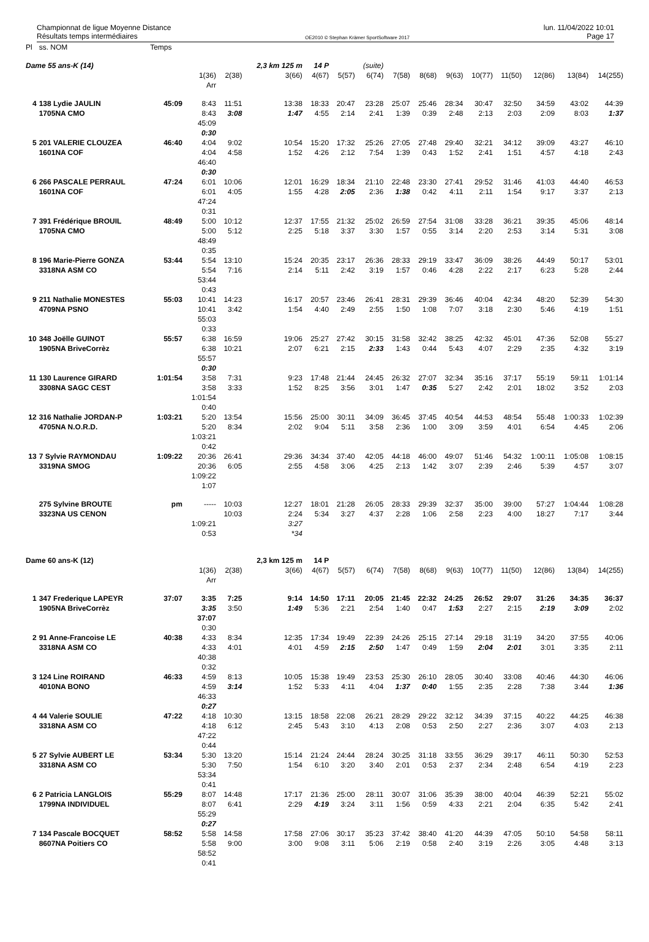Championnat de ligue Moyenne Distance
Résultats temps intermédiaires
OE2010 © Stephan Krämer SportSoftware 2017
lun. 11/04/2022 10:01
Page 17
| Pl | ss. NOM | Temps | | | | | | | | | | | | | | |
| --- | --- | --- | --- | --- | --- | --- | --- | --- | --- | --- | --- | --- | --- | --- | --- | --- |
| Dame 55 ans-K (14) | | | | | 2,3 km 125 m | 14 P | | (suite) | | | | | | | | |
| | | | 1(36) Arr | 2(38) | 3(66) | 4(67) | 5(57) | 6(74) | 7(58) | 8(68) | 9(63) | 10(77) | 11(50) | 12(86) | 13(84) | 14(255) |
| 4 | 138 Lydie JAULIN 1705NA CMO | 45:09 | 8:43 8:43 45:09 0:30 | 11:51 3:08 | 13:38 1:47 | 18:33 4:55 | 20:47 2:14 | 23:28 2:41 | 25:07 1:39 | 25:46 0:39 | 28:34 2:48 | 30:47 2:13 | 32:50 2:03 | 34:59 2:09 | 43:02 8:03 | 44:39 1:37 |
| 5 | 201 VALERIE CLOUZEA 1601NA COF | 46:40 | 4:04 4:04 46:40 0:30 | 9:02 4:58 | 10:54 1:52 | 15:20 4:26 | 17:32 2:12 | 25:26 7:54 | 27:05 1:39 | 27:48 0:43 | 29:40 1:52 | 32:21 2:41 | 34:12 1:51 | 39:09 4:57 | 43:27 4:18 | 46:10 2:43 |
| 6 | 266 PASCALE PERRAUL 1601NA COF | 47:24 | 6:01 6:01 47:24 0:31 | 10:06 4:05 | 12:01 1:55 | 16:29 4:28 | 18:34 2:05 | 21:10 2:36 | 22:48 1:38 | 23:30 0:42 | 27:41 4:11 | 29:52 2:11 | 31:46 1:54 | 41:03 9:17 | 44:40 3:37 | 46:53 2:13 |
| 7 | 391 Frédérique BROUIL 1705NA CMO | 48:49 | 5:00 5:00 48:49 0:35 | 10:12 5:12 | 12:37 2:25 | 17:55 5:18 | 21:32 3:37 | 25:02 3:30 | 26:59 1:57 | 27:54 0:55 | 31:08 3:14 | 33:28 2:20 | 36:21 2:53 | 39:35 3:14 | 45:06 5:31 | 48:14 3:08 |
| 8 | 196 Marie-Pierre GONZA 3318NA ASM CO | 53:44 | 5:54 5:54 53:44 0:43 | 13:10 7:16 | 15:24 2:14 | 20:35 5:11 | 23:17 2:42 | 26:36 3:19 | 28:33 1:57 | 29:19 0:46 | 33:47 4:28 | 36:09 2:22 | 38:26 2:17 | 44:49 6:23 | 50:17 5:28 | 53:01 2:44 |
| 9 | 211 Nathalie MONESTES 4709NA PSNO | 55:03 | 10:41 10:41 55:03 0:33 | 14:23 3:42 | 16:17 1:54 | 20:57 4:40 | 23:46 2:49 | 26:41 2:55 | 28:31 1:50 | 29:39 1:08 | 36:46 7:07 | 40:04 3:18 | 42:34 2:30 | 48:20 5:46 | 52:39 4:19 | 54:30 1:51 |
| 10 | 348 Joëlle GUINOT 1905NA BriveCorrèz | 55:57 | 6:38 6:38 55:57 0:30 | 16:59 10:21 | 19:06 2:07 | 25:27 6:21 | 27:42 2:15 | 30:15 2:33 | 31:58 1:43 | 32:42 0:44 | 38:25 5:43 | 42:32 4:07 | 45:01 2:29 | 47:36 2:35 | 52:08 4:32 | 55:27 3:19 |
| 11 | 130 Laurence GIRARD 3308NA SAGC CEST | 1:01:54 | 3:58 3:58 1:01:54 0:40 | 7:31 3:33 | 9:23 1:52 | 17:48 8:25 | 21:44 3:56 | 24:45 3:01 | 26:32 1:47 | 27:07 0:35 | 32:34 5:27 | 35:16 2:42 | 37:17 2:01 | 55:19 18:02 | 59:11 3:52 | 1:01:14 2:03 |
| 12 | 316 Nathalie JORDAN-P 4705NA N.O.R.D. | 1:03:21 | 5:20 5:20 1:03:21 0:42 | 13:54 8:34 | 15:56 2:02 | 25:00 9:04 | 30:11 5:11 | 34:09 3:58 | 36:45 2:36 | 37:45 1:00 | 40:54 3:09 | 44:53 3:59 | 48:54 4:01 | 55:48 6:54 | 1:00:33 4:45 | 1:02:39 2:06 |
| 13 | 7 Sylvie RAYMONDAU 3319NA SMOG | 1:09:22 | 20:36 20:36 1:09:22 1:07 | 26:41 6:05 | 29:36 2:55 | 34:34 4:58 | 37:40 3:06 | 42:05 4:25 | 44:18 2:13 | 46:00 1:42 | 49:07 3:07 | 51:46 2:39 | 54:32 2:46 | 1:00:11 5:39 | 1:05:08 4:57 | 1:08:15 3:07 |
| | 275 Sylvine BROUTE 3323NA US CENON | pm | ----- 1:09:21 0:53 | 10:03 10:03 | 12:27 2:24 3:27 *34 | 18:01 5:34 | 21:28 3:27 | 26:05 4:37 | 28:33 2:28 | 29:39 1:06 | 32:37 2:58 | 35:00 2:23 | 39:00 4:00 | 57:27 18:27 | 1:04:44 7:17 | 1:08:28 3:44 |
| Dame 60 ans-K (12) | | | | | 2,3 km 125 m | 14 P | | | | | | | | | | |
| | | | 1(36) Arr | 2(38) | 3(66) | 4(67) | 5(57) | 6(74) | 7(58) | 8(68) | 9(63) | 10(77) | 11(50) | 12(86) | 13(84) | 14(255) |
| 1 | 347 Frederique LAPEYR 1905NA BriveCorrèz | 37:07 | 3:35 3:35 37:07 0:30 | 7:25 3:50 | 9:14 1:49 | 14:50 5:36 | 17:11 2:21 | 20:05 2:54 | 21:45 1:40 | 22:32 0:47 | 24:25 1:53 | 26:52 2:27 | 29:07 2:15 | 31:26 2:19 | 34:35 3:09 | 36:37 2:02 |
| 2 | 91 Anne-Francoise LE 3318NA ASM CO | 40:38 | 4:33 4:33 40:38 0:32 | 8:34 4:01 | 12:35 4:01 | 17:34 4:59 | 19:49 2:15 | 22:39 2:50 | 24:26 1:47 | 25:15 0:49 | 27:14 1:59 | 29:18 2:04 | 31:19 2:01 | 34:20 3:01 | 37:55 3:35 | 40:06 2:11 |
| 3 | 124 Line ROIRAND 4010NA BONO | 46:33 | 4:59 4:59 46:33 0:27 | 8:13 3:14 | 10:05 1:52 | 15:38 5:33 | 19:49 4:11 | 23:53 4:04 | 25:30 1:37 | 26:10 0:40 | 28:05 1:55 | 30:40 2:35 | 33:08 2:28 | 40:46 7:38 | 44:30 3:44 | 46:06 1:36 |
| 4 | 44 Valerie SOULIE 3318NA ASM CO | 47:22 | 4:18 4:18 47:22 0:44 | 10:30 6:12 | 13:15 2:45 | 18:58 5:43 | 22:08 3:10 | 26:21 4:13 | 28:29 2:08 | 29:22 0:53 | 32:12 2:50 | 34:39 2:27 | 37:15 2:36 | 40:22 3:07 | 44:25 4:03 | 46:38 2:13 |
| 5 | 27 Sylvie AUBERT LE 3318NA ASM CO | 53:34 | 5:30 5:30 53:34 0:41 | 13:20 7:50 | 15:14 1:54 | 21:24 6:10 | 24:44 3:20 | 28:24 3:40 | 30:25 2:01 | 31:18 0:53 | 33:55 2:37 | 36:29 2:34 | 39:17 2:48 | 46:11 6:54 | 50:30 4:19 | 52:53 2:23 |
| 6 | 2 Patricia LANGLOIS 1799NA INDIVIDUEL | 55:29 | 8:07 8:07 55:29 0:27 | 14:48 6:41 | 17:17 2:29 | 21:36 4:19 | 25:00 3:24 | 28:11 3:11 | 30:07 1:56 | 31:06 0:59 | 35:39 4:33 | 38:00 2:21 | 40:04 2:04 | 46:39 6:35 | 52:21 5:42 | 55:02 2:41 |
| 7 | 134 Pascale BOCQUET 8607NA Poitiers CO | 58:52 | 5:58 5:58 58:52 0:41 | 14:58 9:00 | 17:58 3:00 | 27:06 9:08 | 30:17 3:11 | 35:23 5:06 | 37:42 2:19 | 38:40 0:58 | 41:20 2:40 | 44:39 3:19 | 47:05 2:26 | 50:10 3:05 | 54:58 4:48 | 58:11 3:13 |